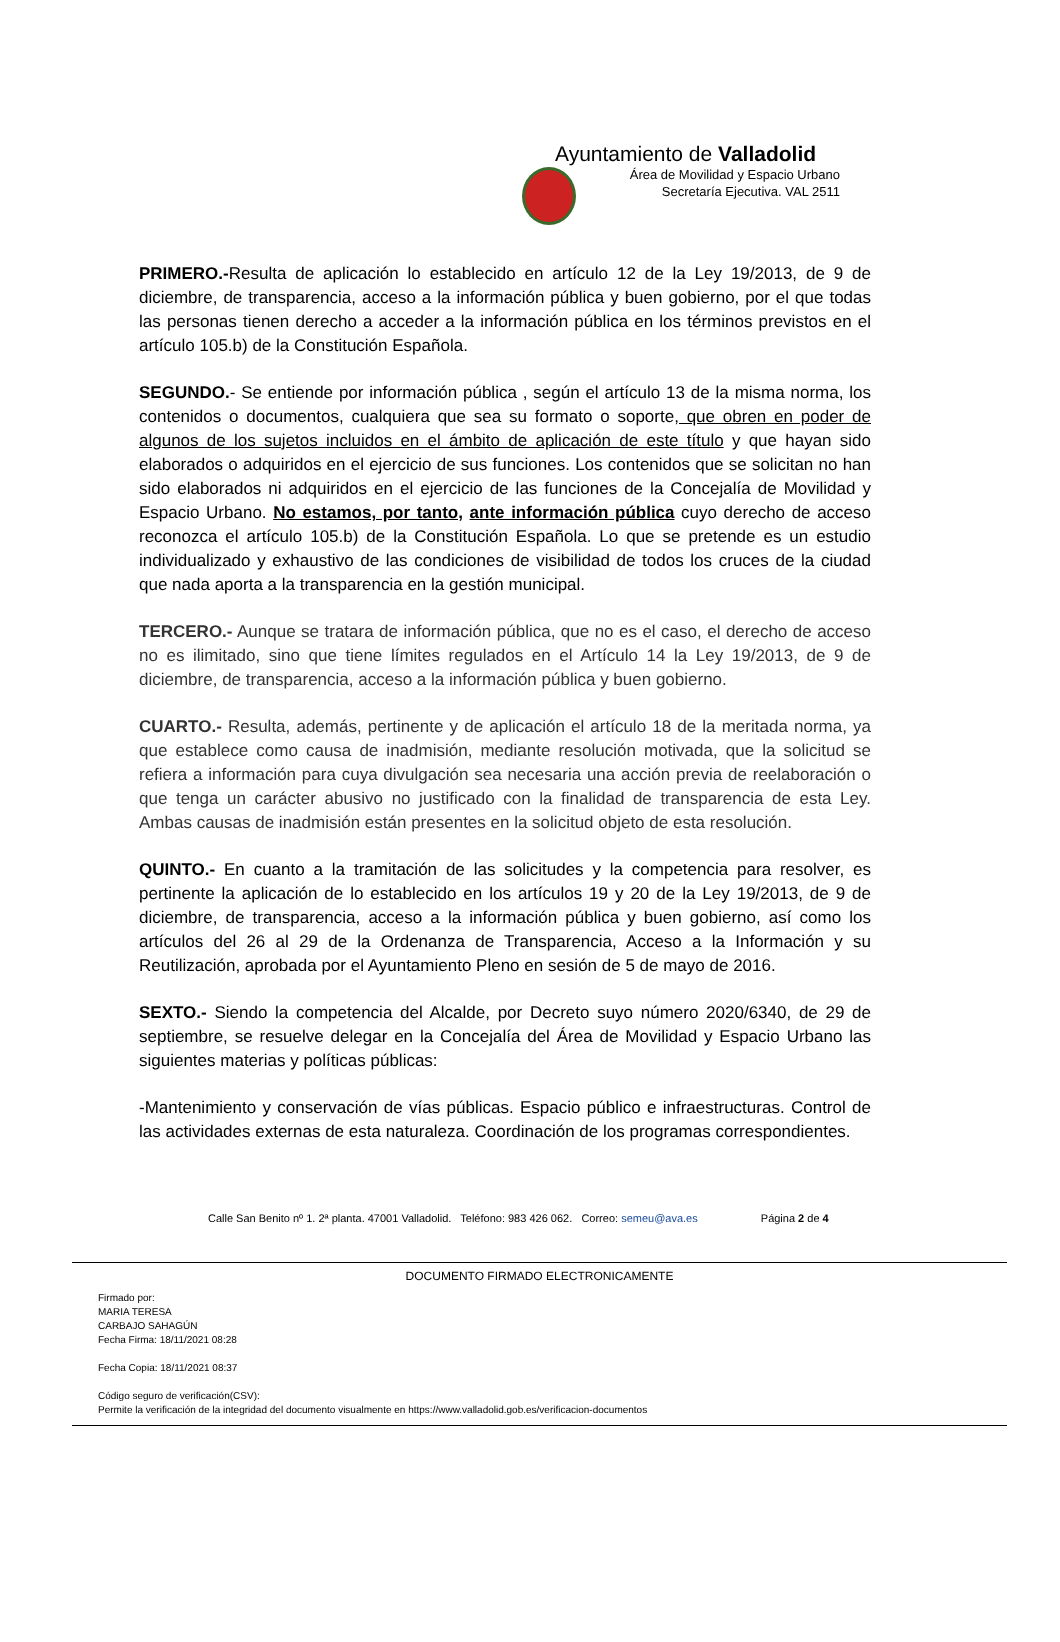Ayuntamiento de Valladolid
Área de Movilidad y Espacio Urbano
Secretaría Ejecutiva. VAL 2511
PRIMERO.-Resulta de aplicación lo establecido en artículo 12 de la Ley 19/2013, de 9 de diciembre, de transparencia, acceso a la información pública y buen gobierno, por el que todas las personas tienen derecho a acceder a la información pública en los términos previstos en el artículo 105.b) de la Constitución Española.
SEGUNDO.- Se entiende por información pública , según el artículo 13 de la misma norma, los contenidos o documentos, cualquiera que sea su formato o soporte, que obren en poder de algunos de los sujetos incluidos en el ámbito de aplicación de este título y que hayan sido elaborados o adquiridos en el ejercicio de sus funciones. Los contenidos que se solicitan no han sido elaborados ni adquiridos en el ejercicio de las funciones de la Concejalía de Movilidad y Espacio Urbano. No estamos, por tanto, ante información pública cuyo derecho de acceso reconozca el artículo 105.b) de la Constitución Española. Lo que se pretende es un estudio individualizado y exhaustivo de las condiciones de visibilidad de todos los cruces de la ciudad que nada aporta a la transparencia en la gestión municipal.
TERCERO.- Aunque se tratara de información pública, que no es el caso, el derecho de acceso no es ilimitado, sino que tiene límites regulados en el Artículo 14 la Ley 19/2013, de 9 de diciembre, de transparencia, acceso a la información pública y buen gobierno.
CUARTO.- Resulta, además, pertinente y de aplicación el artículo 18 de la meritada norma, ya que establece como causa de inadmisión, mediante resolución motivada, que la solicitud se refiera a información para cuya divulgación sea necesaria una acción previa de reelaboración o que tenga un carácter abusivo no justificado con la finalidad de transparencia de esta Ley. Ambas causas de inadmisión están presentes en la solicitud objeto de esta resolución.
QUINTO.- En cuanto a la tramitación de las solicitudes y la competencia para resolver, es pertinente la aplicación de lo establecido en los artículos 19 y 20 de la Ley 19/2013, de 9 de diciembre, de transparencia, acceso a la información pública y buen gobierno, así como los artículos del 26 al 29 de la Ordenanza de Transparencia, Acceso a la Información y su Reutilización, aprobada por el Ayuntamiento Pleno en sesión de 5 de mayo de 2016.
SEXTO.- Siendo la competencia del Alcalde, por Decreto suyo número 2020/6340, de 29 de septiembre, se resuelve delegar en la Concejalía del Área de Movilidad y Espacio Urbano las siguientes materias y políticas públicas:
-Mantenimiento y conservación de vías públicas. Espacio público e infraestructuras. Control de las actividades externas de esta naturaleza. Coordinación de los programas correspondientes.
Calle San Benito nº 1. 2ª planta. 47001 Valladolid. Teléfono: 983 426 062. Correo: semeu@ava.es Página 2 de 4
DOCUMENTO FIRMADO ELECTRONICAMENTE
Firmado por:
MARIA TERESA
CARBAJO SAHAGÚN
Fecha Firma: 18/11/2021 08:28
Fecha Copia: 18/11/2021 08:37
Código seguro de verificación(CSV):
Permite la verificación de la integridad del documento visualmente en https://www.valladolid.gob.es/verificacion-documentos